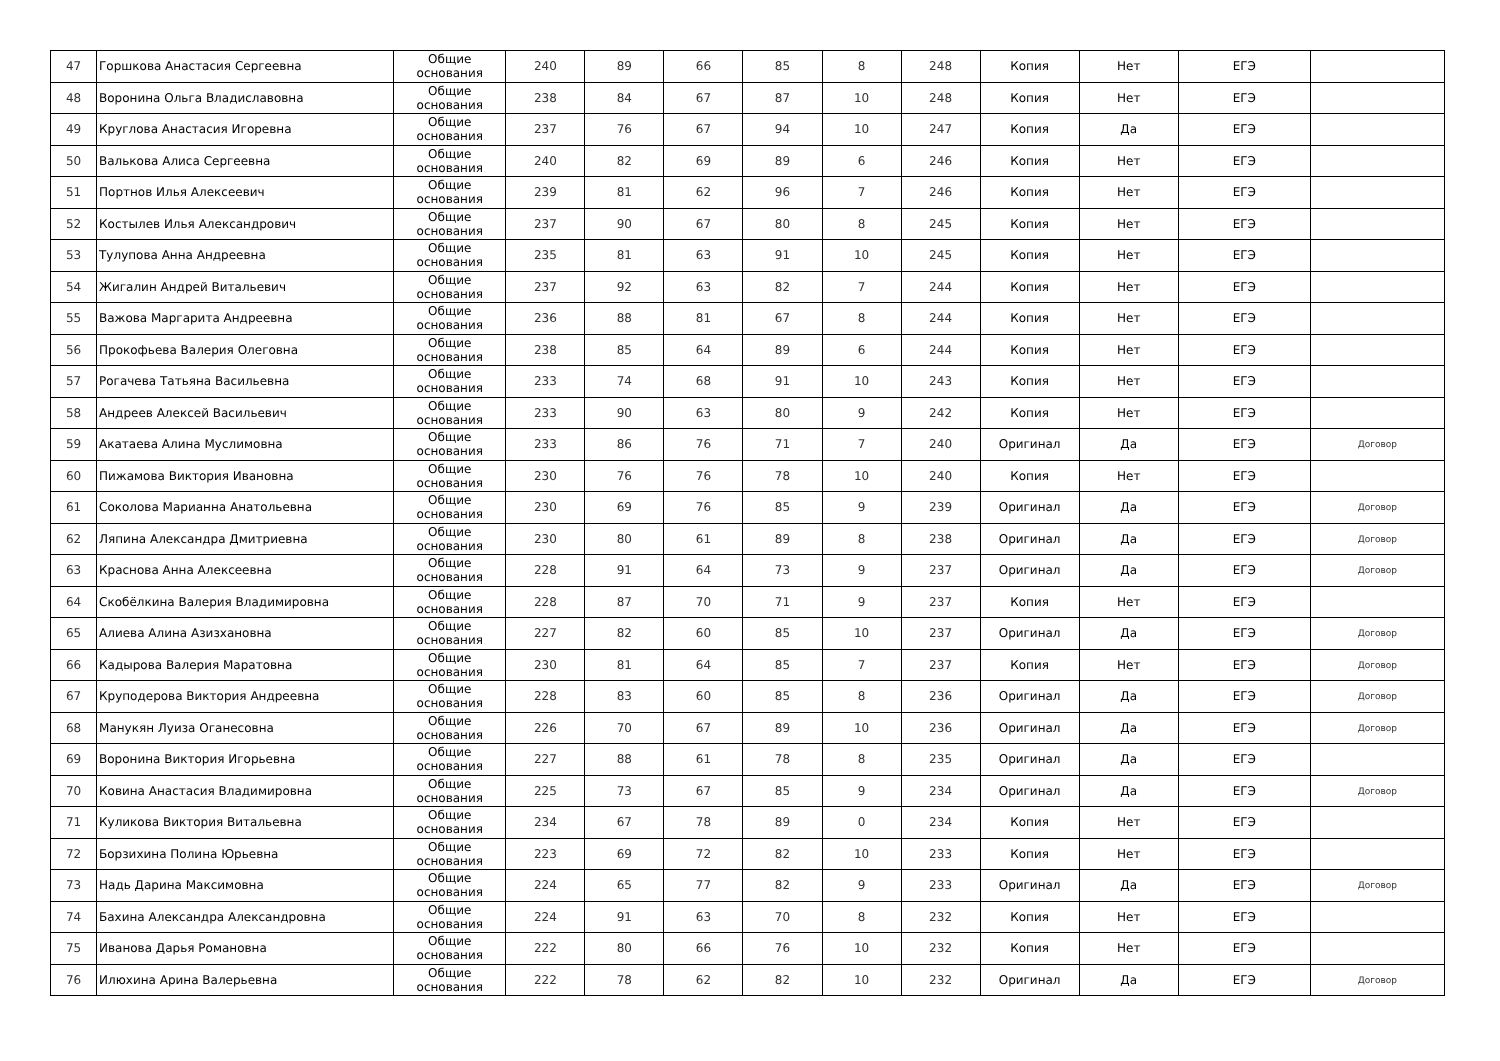| 47 | Горшкова Анастасия Сергеевна | Общие основания | 240 | 89 | 66 | 85 | 8 | 248 | Копия | Нет | ЕГЭ | |
| 48 | Воронина Ольга Владиславовна | Общие основания | 238 | 84 | 67 | 87 | 10 | 248 | Копия | Нет | ЕГЭ | |
| 49 | Круглова Анастасия Игоревна | Общие основания | 237 | 76 | 67 | 94 | 10 | 247 | Копия | Да | ЕГЭ | |
| 50 | Валькова Алиса Сергеевна | Общие основания | 240 | 82 | 69 | 89 | 6 | 246 | Копия | Нет | ЕГЭ | |
| 51 | Портнов Илья Алексеевич | Общие основания | 239 | 81 | 62 | 96 | 7 | 246 | Копия | Нет | ЕГЭ | |
| 52 | Костылев Илья Александрович | Общие основания | 237 | 90 | 67 | 80 | 8 | 245 | Копия | Нет | ЕГЭ | |
| 53 | Тулупова Анна Андреевна | Общие основания | 235 | 81 | 63 | 91 | 10 | 245 | Копия | Нет | ЕГЭ | |
| 54 | Жигалин Андрей Витальевич | Общие основания | 237 | 92 | 63 | 82 | 7 | 244 | Копия | Нет | ЕГЭ | |
| 55 | Важова Маргарита Андреевна | Общие основания | 236 | 88 | 81 | 67 | 8 | 244 | Копия | Нет | ЕГЭ | |
| 56 | Прокофьева Валерия Олеговна | Общие основания | 238 | 85 | 64 | 89 | 6 | 244 | Копия | Нет | ЕГЭ | |
| 57 | Рогачева Татьяна Васильевна | Общие основания | 233 | 74 | 68 | 91 | 10 | 243 | Копия | Нет | ЕГЭ | |
| 58 | Андреев Алексей Васильевич | Общие основания | 233 | 90 | 63 | 80 | 9 | 242 | Копия | Нет | ЕГЭ | |
| 59 | Акатаева Алина Муслимовна | Общие основания | 233 | 86 | 76 | 71 | 7 | 240 | Оригинал | Да | ЕГЭ | Договор |
| 60 | Пижамова Виктория Ивановна | Общие основания | 230 | 76 | 76 | 78 | 10 | 240 | Копия | Нет | ЕГЭ | |
| 61 | Соколова Марианна Анатольевна | Общие основания | 230 | 69 | 76 | 85 | 9 | 239 | Оригинал | Да | ЕГЭ | Договор |
| 62 | Ляпина Александра Дмитриевна | Общие основания | 230 | 80 | 61 | 89 | 8 | 238 | Оригинал | Да | ЕГЭ | Договор |
| 63 | Краснова Анна Алексеевна | Общие основания | 228 | 91 | 64 | 73 | 9 | 237 | Оригинал | Да | ЕГЭ | Договор |
| 64 | Скобёлкина Валерия Владимировна | Общие основания | 228 | 87 | 70 | 71 | 9 | 237 | Копия | Нет | ЕГЭ | |
| 65 | Алиева Алина Азизхановна | Общие основания | 227 | 82 | 60 | 85 | 10 | 237 | Оригинал | Да | ЕГЭ | Договор |
| 66 | Кадырова Валерия Маратовна | Общие основания | 230 | 81 | 64 | 85 | 7 | 237 | Копия | Нет | ЕГЭ | Договор |
| 67 | Круподерова Виктория Андреевна | Общие основания | 228 | 83 | 60 | 85 | 8 | 236 | Оригинал | Да | ЕГЭ | Договор |
| 68 | Манукян Луиза Оганесовна | Общие основания | 226 | 70 | 67 | 89 | 10 | 236 | Оригинал | Да | ЕГЭ | Договор |
| 69 | Воронина Виктория Игорьевна | Общие основания | 227 | 88 | 61 | 78 | 8 | 235 | Оригинал | Да | ЕГЭ | |
| 70 | Ковина Анастасия Владимировна | Общие основания | 225 | 73 | 67 | 85 | 9 | 234 | Оригинал | Да | ЕГЭ | Договор |
| 71 | Куликова Виктория Витальевна | Общие основания | 234 | 67 | 78 | 89 | 0 | 234 | Копия | Нет | ЕГЭ | |
| 72 | Борзихина Полина Юрьевна | Общие основания | 223 | 69 | 72 | 82 | 10 | 233 | Копия | Нет | ЕГЭ | |
| 73 | Надь Дарина Максимовна | Общие основания | 224 | 65 | 77 | 82 | 9 | 233 | Оригинал | Да | ЕГЭ | Договор |
| 74 | Бахина Александра Александровна | Общие основания | 224 | 91 | 63 | 70 | 8 | 232 | Копия | Нет | ЕГЭ | |
| 75 | Иванова Дарья Романовна | Общие основания | 222 | 80 | 66 | 76 | 10 | 232 | Копия | Нет | ЕГЭ | |
| 76 | Илюхина Арина Валерьевна | Общие основания | 222 | 78 | 62 | 82 | 10 | 232 | Оригинал | Да | ЕГЭ | Договор |